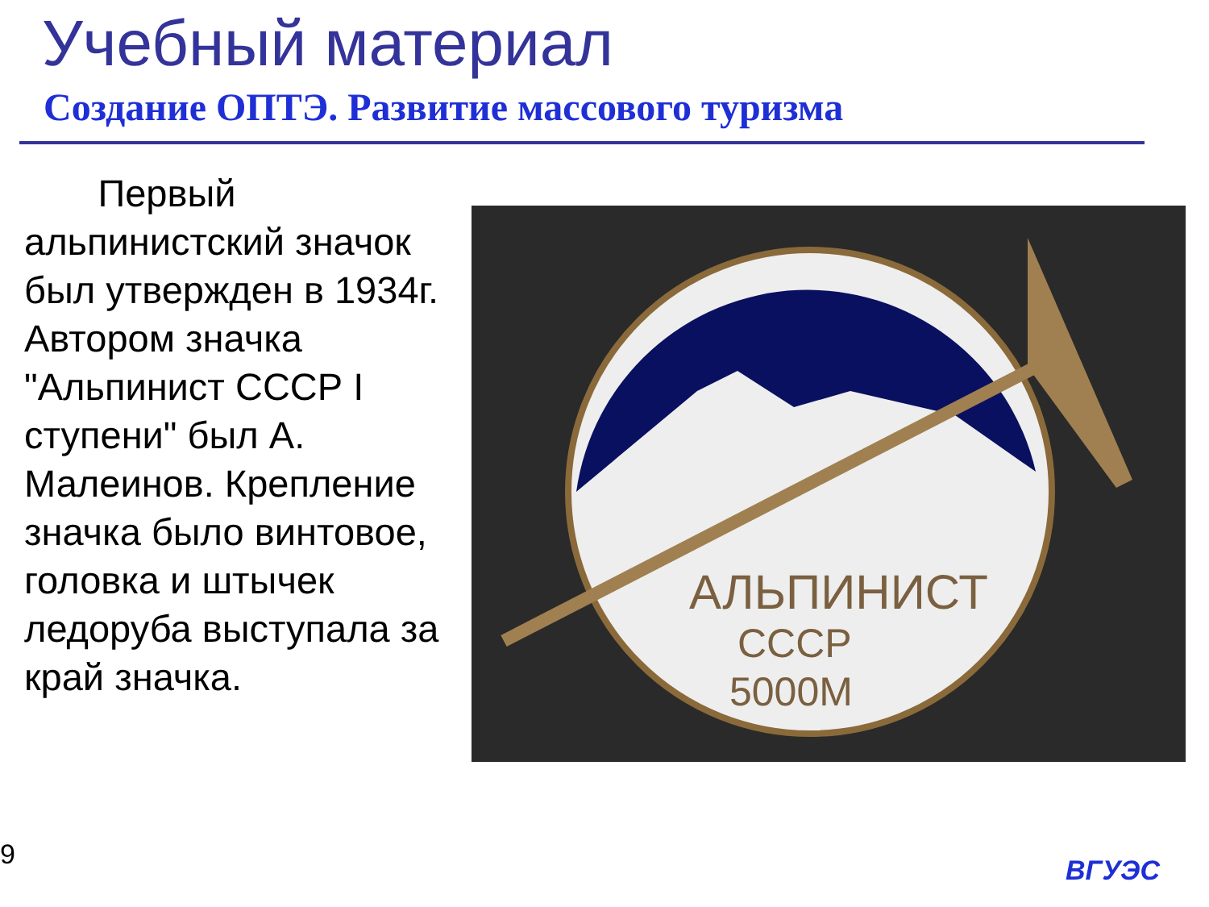Учебный материал
Создание ОПТЭ. Развитие массового туризма
Первый альпинистский значок был утвержден в 1934г. Автором значка "Альпинист СССР I ступени" был А. Малеинов. Крепление значка было винтовое, головка и штычек ледоруба выступала за край значка.
АЛЬПИНИСТ
СССР
5000М
9 ВГУЭС